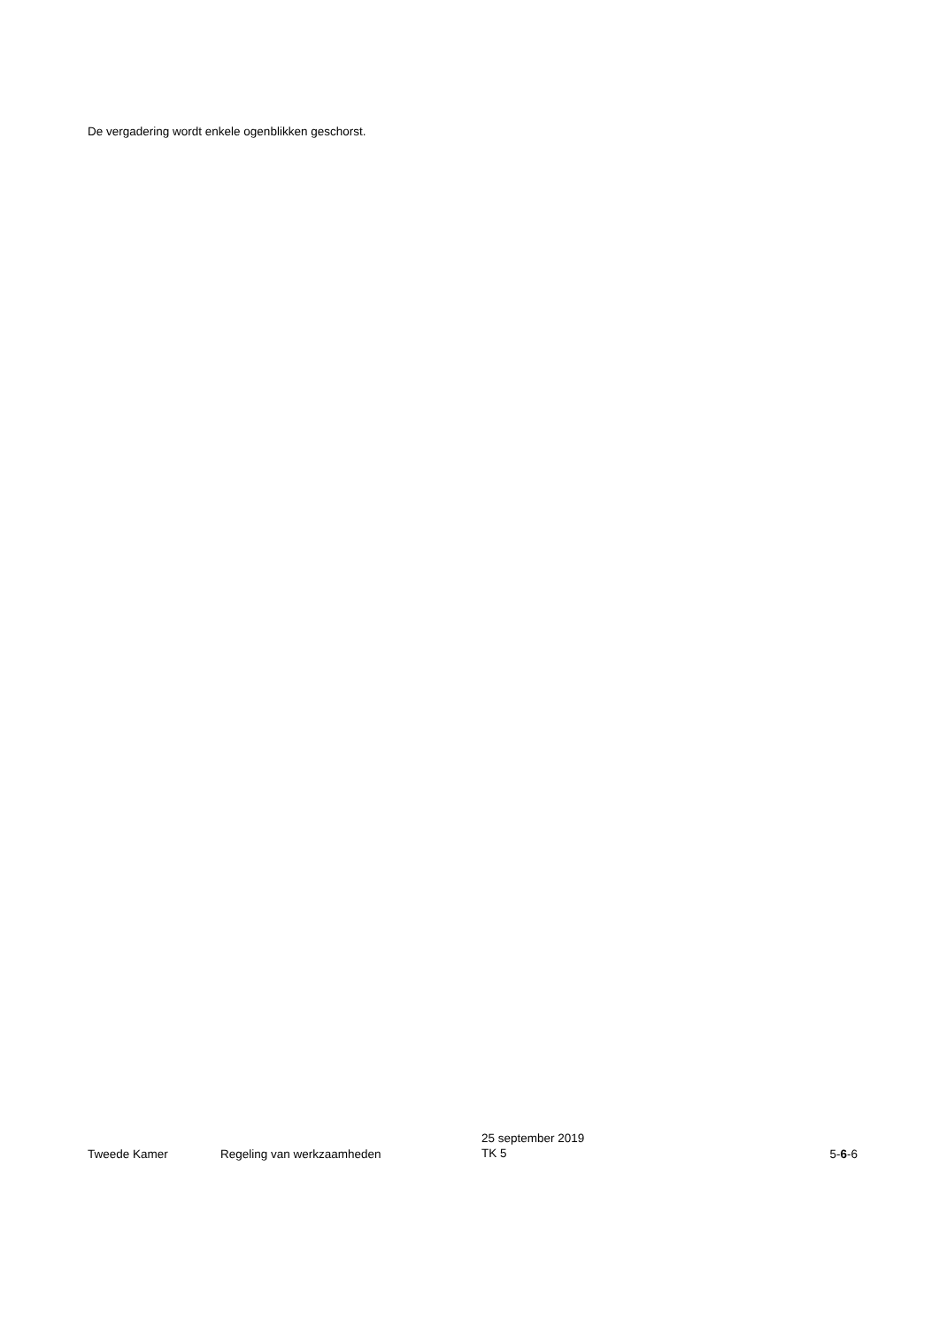De vergadering wordt enkele ogenblikken geschorst.
Tweede Kamer
Regeling van werkzaamheden
25 september 2019
TK 5
5-6-6